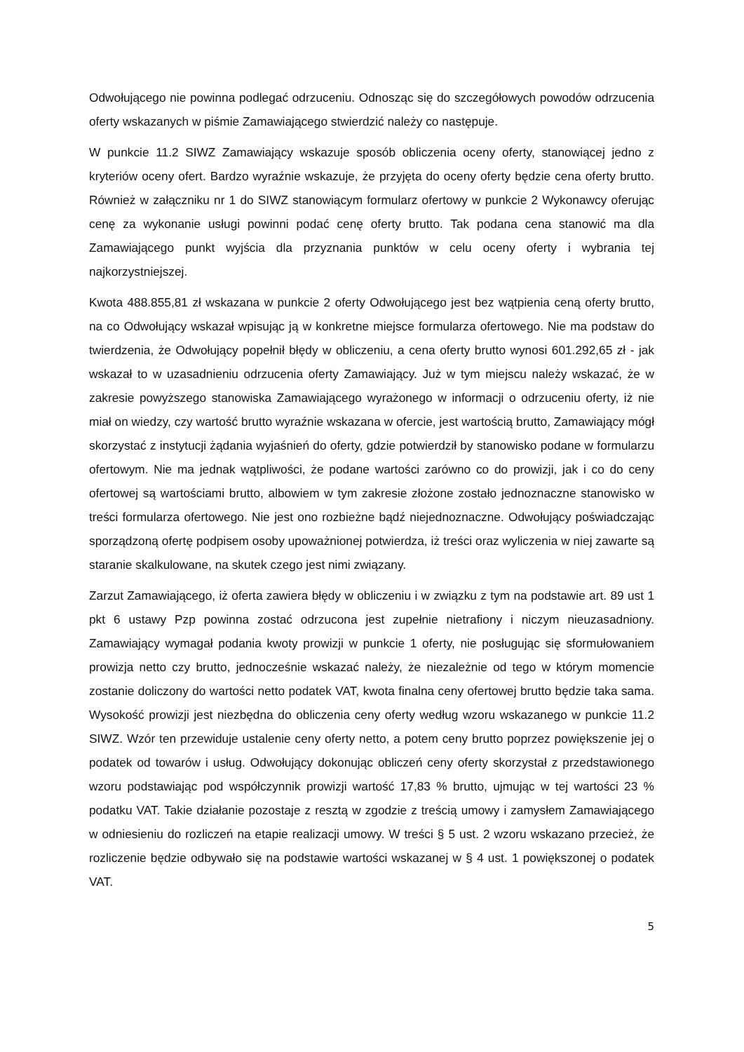Odwołującego nie powinna podlegać odrzuceniu. Odnosząc się do szczegółowych powodów odrzucenia oferty wskazanych w piśmie Zamawiającego stwierdzić należy co następuje.
W punkcie 11.2 SIWZ Zamawiający wskazuje sposób obliczenia oceny oferty, stanowiącej jedno z kryteriów oceny ofert. Bardzo wyraźnie wskazuje, że przyjęta do oceny oferty będzie cena oferty brutto. Również w załączniku nr 1 do SIWZ stanowiącym formularz ofertowy w punkcie 2 Wykonawcy oferując cenę za wykonanie usługi powinni podać cenę oferty brutto. Tak podana cena stanowić ma dla Zamawiającego punkt wyjścia dla przyznania punktów w celu oceny oferty i wybrania tej najkorzystniejszej.
Kwota 488.855,81 zł wskazana w punkcie 2 oferty Odwołującego jest bez wątpienia ceną oferty brutto, na co Odwołujący wskazał wpisując ją w konkretne miejsce formularza ofertowego. Nie ma podstaw do twierdzenia, że Odwołujący popełnił błędy w obliczeniu, a cena oferty brutto wynosi 601.292,65 zł - jak wskazał to w uzasadnieniu odrzucenia oferty Zamawiający. Już w tym miejscu należy wskazać, że w zakresie powyższego stanowiska Zamawiającego wyrażonego w informacji o odrzuceniu oferty, iż nie miał on wiedzy, czy wartość brutto wyraźnie wskazana w ofercie, jest wartością brutto, Zamawiający mógł skorzystać z instytucji żądania wyjaśnień do oferty, gdzie potwierdził by stanowisko podane w formularzu ofertowym. Nie ma jednak wątpliwości, że podane wartości zarówno co do prowizji, jak i co do ceny ofertowej są wartościami brutto, albowiem w tym zakresie złożone zostało jednoznaczne stanowisko w treści formularza ofertowego. Nie jest ono rozbieżne bądź niejednoznaczne. Odwołujący poświadczając sporządzoną ofertę podpisem osoby upoważnionej potwierdza, iż treści oraz wyliczenia w niej zawarte są staranie skalkulowane, na skutek czego jest nimi związany.
Zarzut Zamawiającego, iż oferta zawiera błędy w obliczeniu i w związku z tym na podstawie art. 89 ust 1 pkt 6 ustawy Pzp powinna zostać odrzucona jest zupełnie nietrafiony i niczym nieuzasadniony. Zamawiający wymagał podania kwoty prowizji w punkcie 1 oferty, nie posługując się sformułowaniem prowizja netto czy brutto, jednocześnie wskazać należy, że niezależnie od tego w którym momencie zostanie doliczony do wartości netto podatek VAT, kwota finalna ceny ofertowej brutto będzie taka sama. Wysokość prowizji jest niezbędna do obliczenia ceny oferty według wzoru wskazanego w punkcie 11.2 SIWZ. Wzór ten przewiduje ustalenie ceny oferty netto, a potem ceny brutto poprzez powiększenie jej o podatek od towarów i usług. Odwołujący dokonując obliczeń ceny oferty skorzystał z przedstawionego wzoru podstawiając pod współczynnik prowizji wartość 17,83 % brutto, ujmując w tej wartości 23 % podatku VAT. Takie działanie pozostaje z resztą w zgodzie z treścią umowy i zamysłem Zamawiającego w odniesieniu do rozliczeń na etapie realizacji umowy. W treści § 5 ust. 2 wzoru wskazano przecież, że rozliczenie będzie odbywało się na podstawie wartości wskazanej w § 4 ust. 1 powiększonej o podatek VAT.
5